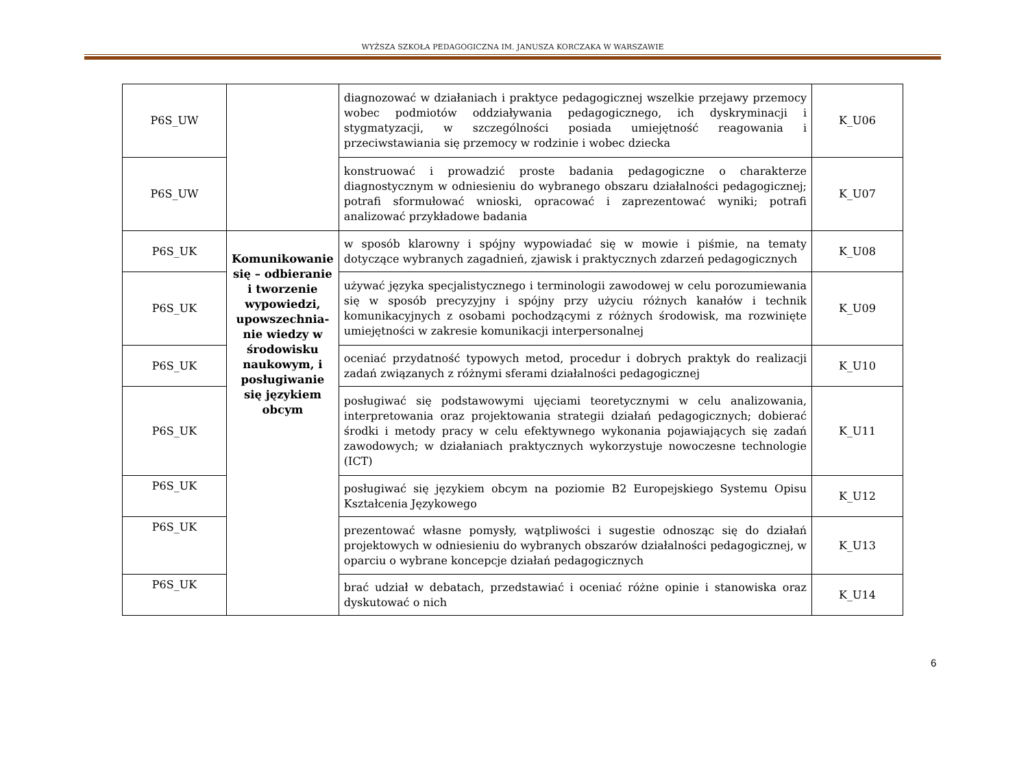WYŻSZA SZKOŁA PEDAGOGICZNA IM. JANUSZA KORCZAKA W WARSZAWIE
| P6S_UW | | diagnozować w działaniach i praktyce pedagogicznej wszelkie przejawy przemocy wobec podmiotów oddziaływania pedagogicznego, ich dyskryminacji i stygmatyzacji, w szczególności posiada umiejętność reagowania i przeciwstawiania się przemocy w rodzinie i wobec dziecka | K_U06 |
| P6S_UW | | konstruować i prowadzić proste badania pedagogiczne o charakterze diagnostycznym w odniesieniu do wybranego obszaru działalności pedagogicznej; potrafi sformułować wnioski, opracować i zaprezentować wyniki; potrafi analizować przykładowe badania | K_U07 |
| P6S_UK | Komunikowanie się – odbieranie i tworzenie wypowiedzi, upowszechnia-nie wiedzy w środowisku naukowym, i posługiwanie się językiem obcym | w sposób klarowny i spójny wypowiadać się w mowie i piśmie, na tematy dotyczące wybranych zagadnień, zjawisk i praktycznych zdarzeń pedagogicznych | K_U08 |
| P6S_UK | | używać języka specjalistycznego i terminologii zawodowej w celu porozumiewania się w sposób precyzyjny i spójny przy użyciu różnych kanałów i technik komunikacyjnych z osobami pochodzącymi z różnych środowisk, ma rozwinięte umiejętności w zakresie komunikacji interpersonalnej | K_U09 |
| P6S_UK | | oceniać przydatność typowych metod, procedur i dobrych praktyk do realizacji zadań związanych z różnymi sferami działalności pedagogicznej | K_U10 |
| P6S_UK | | posługiwać się podstawowymi ujęciami teoretycznymi w celu analizowania, interpretowania oraz projektowania strategii działań pedagogicznych; dobierać środki i metody pracy w celu efektywnego wykonania pojawiających się zadań zawodowych; w działaniach praktycznych wykorzystuje nowoczesne technologie (ICT) | K_U11 |
| P6S_UK | | posługiwać się językiem obcym na poziomie B2 Europejskiego Systemu Opisu Kształcenia Językowego | K_U12 |
| P6S_UK | | prezentować własne pomysły, wątpliwości i sugestie odnosząc się do działań projektowych w odniesieniu do wybranych obszarów działalności pedagogicznej, w oparciu o wybrane koncepcje działań pedagogicznych | K_U13 |
| P6S_UK | | brać udział w debatach, przedstawiać i oceniać różne opinie i stanowiska oraz dyskutować o nich | K_U14 |
6